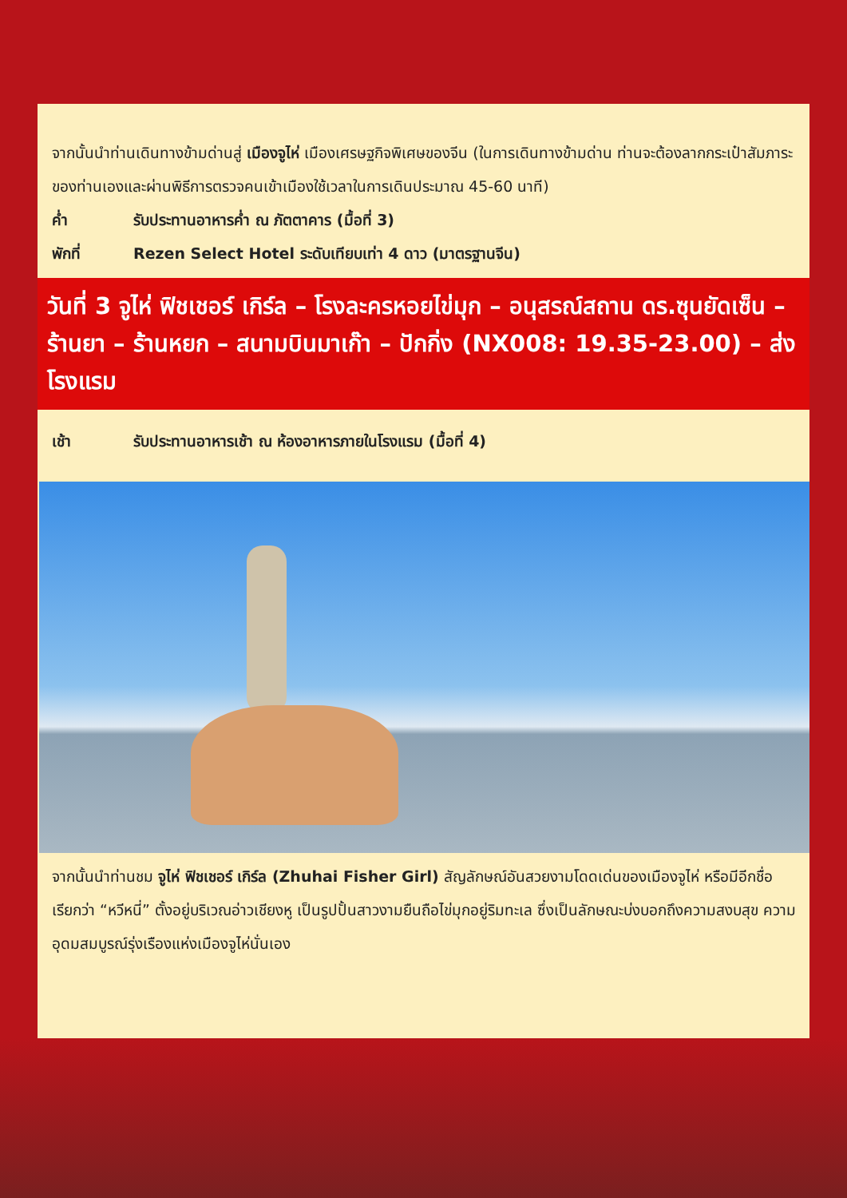จากนั้นนำท่านเดินทางข้ามด่านสู่ เมืองจูไห่ เมืองเศรษฐกิจพิเศษของจีน (ในการเดินทางข้ามด่าน ท่านจะต้องลากกระเป๋าสัมภาระของท่านเองและผ่านพิธีการตรวจคนเข้าเมืองใช้เวลาในการเดินประมาณ 45-60 นาที)
ค่ำ รับประทานอาหารค่ำ ณ ภัตตาคาร (มื้อที่ 3)
พักที่ Rezen Select Hotel ระดับเทียบเท่า 4 ดาว (มาตรฐานจีน)
วันที่ 3 จูไห่ ฟิชเชอร์ เกิร์ล – โรงละครหอยไข่มุก – อนุสรณ์สถาน ดร.ซุนยัดเซ็น – ร้านยา – ร้านหยก – สนามบินมาเก๊า – ปักกิ่ง (NX008: 19.35-23.00) – ส่งโรงแรม
เช้า รับประทานอาหารเช้า ณ ห้องอาหารภายในโรงแรม (มื้อที่ 4)
จากนั้นนำท่านชม จูไห่ ฟิชเชอร์ เกิร์ล (Zhuhai Fisher Girl) สัญลักษณ์อันสวยงามโดดเด่นของเมืองจูไห่ หรือมีอีกชื่อเรียกว่า “หวีหนี่” ตั้งอยู่บริเวณอ่าวเชียงหู เป็นรูปปั้นสาวงามยืนถือไข่มุกอยู่ริมทะเล ซึ่งเป็นลักษณะบ่งบอกถึงความสงบสุข ความอุดมสมบูรณ์รุ่งเรืองแห่งเมืองจูไห่นั่นเอง